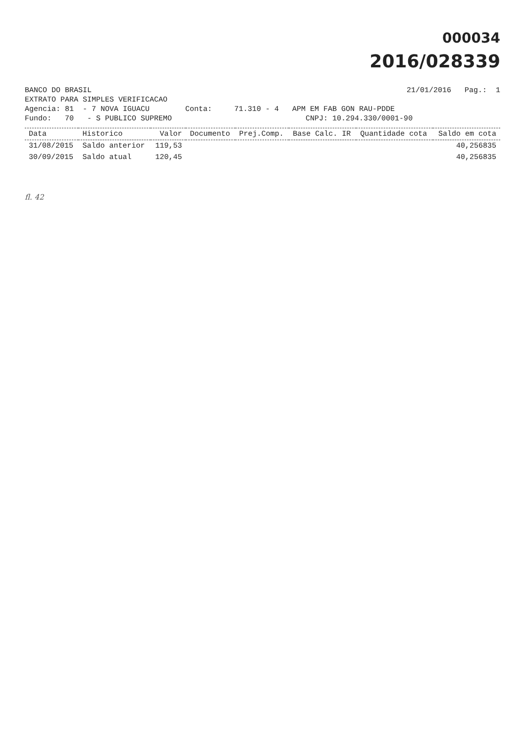000034
2016/028339
BANCO DO BRASIL 21/01/2016 Pag.: 1
EXTRATO PARA SIMPLES VERIFICACAO
Agencia: 81 - 7 NOVA IGUACU Conta: 71.310 - 4 APM EM FAB GON RAU-PDDE
Fundo: 70 - S PUBLICO SUPREMO CNPJ: 10.294.330/0001-90
| Data | Historico | Valor | Documento | Prej.Comp. | Base Calc. IR | Quantidade cota | Saldo em cota |
| --- | --- | --- | --- | --- | --- | --- | --- |
| 31/08/2015 | Saldo anterior | 119,53 | | | | | 40,256835 |
| 30/09/2015 | Saldo atual | 120,45 | | | | | 40,256835 |
fl. 42